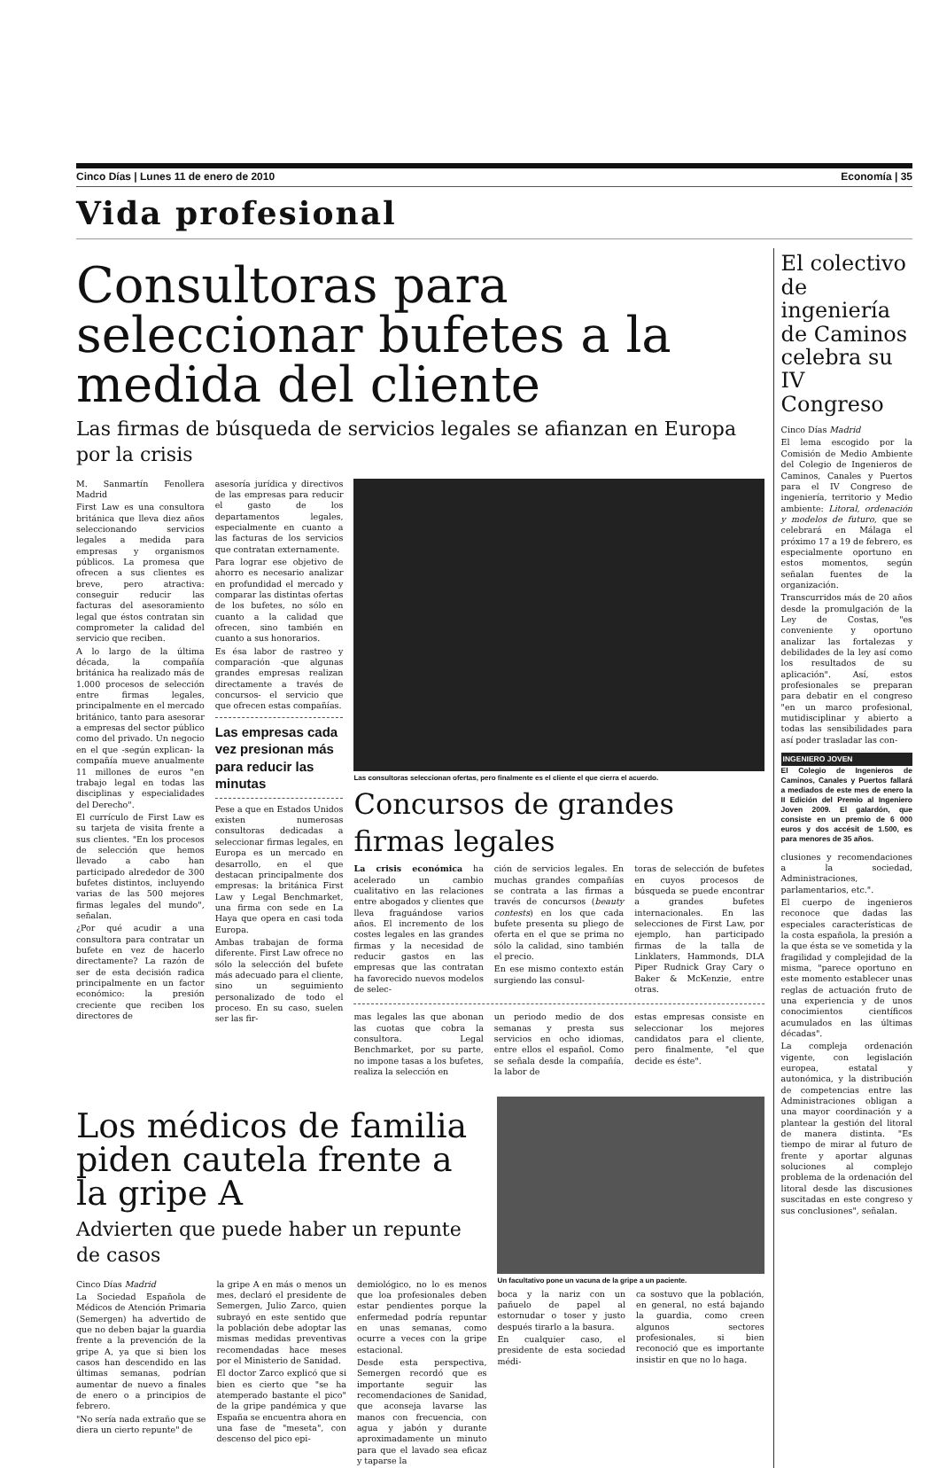Cinco Días | Lunes 11 de enero de 2010 Economía | 35
Vida profesional
Consultoras para seleccionar bufetes a la medida del cliente
Las firmas de búsqueda de servicios legales se afianzan en Europa por la crisis
M. Sanmartín Fenollera Madrid
First Law es una consultora británica que lleva diez años seleccionando servicios legales a medida para empresas y organismos públicos. La promesa que ofrecen a sus clientes es breve, pero atractiva: conseguir reducir las facturas del asesoramiento legal que éstos contratan sin comprometer la calidad del servicio que reciben.
A lo largo de la última década, la compañía británica ha realizado más de 1.000 procesos de selección entre firmas legales, principalmente en el mercado británico, tanto para asesorar a empresas del sector público como del privado. Un negocio en el que -según explican- la compañía mueve anualmente 11 millones de euros "en trabajo legal en todas las disciplinas y especialidades del Derecho".
El currículo de First Law es su tarjeta de visita frente a sus clientes. "En los procesos de selección que hemos llevado a cabo han participado alrededor de 300 bufetes distintos, incluyendo varias de las 500 mejores firmas legales del mundo", señalan.
¿Por qué acudir a una consultora para contratar un bufete en vez de hacerlo directamente? La razón de ser de esta decisión radica principalmente en un factor económico: la presión creciente que reciben los directores de
asesoría jurídica y directivos de las empresas para reducir el gasto de los departamentos legales, especialmente en cuanto a las facturas de los servicios que contratan externamente.
Para lograr ese objetivo de ahorro es necesario analizar en profundidad el mercado y comparar las distintas ofertas de los bufetes, no sólo en cuanto a la calidad que ofrecen, sino también en cuanto a sus honorarios.
Es ésa labor de rastreo y comparación -que algunas grandes empresas realizan directamente a través de concursos- el servicio que que ofrecen estas compañías.
Las empresas cada vez presionan más para reducir las minutas
Pese a que en Estados Unidos existen numerosas consultoras dedicadas a seleccionar firmas legales, en Europa es un mercado en desarrollo, en el que destacan principalmente dos empresas: la británica First Law y Legal Benchmarket, una firma con sede en La Haya que opera en casi toda Europa.
Ambas trabajan de forma diferente. First Law ofrece no sólo la selección del bufete más adecuado para el cliente, sino un seguimiento personalizado de todo el proceso. En su caso, suelen ser las fir-
Las consultoras seleccionan ofertas, pero finalmente es el cliente el que cierra el acuerdo.
Concursos de grandes firmas legales
La crisis económica ha acelerado un cambio cualitativo en las relaciones entre abogados y clientes que lleva fraguándose varios años. El incremento de los costes legales en las grandes firmas y la necesidad de reducir gastos en las empresas que las contratan ha favorecido nuevos modelos de selec-
ción de servicios legales. En muchas grandes compañías se contrata a las firmas a través de concursos (beauty contests) en los que cada bufete presenta su pliego de oferta en el que se prima no sólo la calidad, sino también el precio.
En ese mismo contexto están surgiendo las consul-
toras de selección de bufetes en cuyos procesos de búsqueda se puede encontrar a grandes bufetes internacionales. En las selecciones de First Law, por ejemplo, han participado firmas de la talla de Linklaters, Hammonds, DLA Piper Rudnick Gray Cary o Baker & McKenzie, entre otras.
mas legales las que abonan las cuotas que cobra la consultora. Legal Benchmarket, por su parte, no impone tasas a los bufetes, realiza la selección en
un periodo medio de dos semanas y presta sus servicios en ocho idiomas, entre ellos el español. Como se señala desde la compañía, la labor de
estas empresas consiste en seleccionar los mejores candidatos para el cliente, pero finalmente, "el que decide es éste".
Los médicos de familia piden cautela frente a la gripe A
Advierten que puede haber un repunte de casos
Cinco Días Madrid
La Sociedad Española de Médicos de Atención Primaria (Semergen) ha advertido de que no deben bajar la guardia frente a la prevención de la gripe A, ya que si bien los casos han descendido en las últimas semanas, podrían aumentar de nuevo a finales de enero o a principios de febrero.
"No sería nada extraño que se diera un cierto repunte" de
la gripe A en más o menos un mes, declaró el presidente de Semergen, Julio Zarco, quien subrayó en este sentido que la población debe adoptar las mismas medidas preventivas recomendadas hace meses por el Ministerio de Sanidad.
El doctor Zarco explicó que si bien es cierto que "se ha atemperado bastante el pico" de la gripe pandémica y que España se encuentra ahora en una fase de "meseta", con descenso del pico epi-
demiológico, no lo es menos que loa profesionales deben estar pendientes porque la enfermedad podría repuntar en unas semanas, como ocurre a veces con la gripe estacional.
Desde esta perspectiva, Semergen recordó que es importante seguir las recomendaciones de Sanidad, que aconseja lavarse las manos con frecuencia, con agua y jabón y durante aproximadamente un minuto para que el lavado sea eficaz y taparse la
Un facultativo pone un vacuna de la gripe a un paciente.
boca y la nariz con un pañuelo de papel al estornudar o toser y justo después tirarlo a la basura.
En cualquier caso, el presidente de esta sociedad médi-
ca sostuvo que la población, en general, no está bajando la guardia, como creen algunos sectores profesionales, si bien reconoció que es importante insistir en que no lo haga.
El colectivo de ingeniería de Caminos celebra su IV Congreso
Cinco Días Madrid
El lema escogido por la Comisión de Medio Ambiente del Colegio de Ingenieros de Caminos, Canales y Puertos para el IV Congreso de ingeniería, territorio y Medio ambiente: Litoral, ordenación y modelos de futuro, que se celebrará en Málaga el próximo 17 a 19 de febrero, es especialmente oportuno en estos momentos, según señalan fuentes de la organización.
Transcurridos más de 20 años desde la promulgación de la Ley de Costas, "es conveniente y oportuno analizar las fortalezas y debilidades de la ley así como los resultados de su aplicación". Así, estos profesionales se preparan para debatir en el congreso "en un marco profesional, mutidisciplinar y abierto a todas las sensibilidades para así poder trasladar las con-
INGENIERO JOVEN
El Colegio de Ingenieros de Caminos, Canales y Puertos fallará a mediados de este mes de enero la II Edición del Premio al Ingeniero Joven 2009. El galardón, que consiste en un premio de 6 000 euros y dos accésit de 1.500, es para menores de 35 años.
clusiones y recomendaciones a la sociedad, Administraciones, parlamentarios, etc.".
El cuerpo de ingenieros reconoce que dadas las especiales características de la costa española, la presión a la que ésta se ve sometida y la fragilidad y complejidad de la misma, "parece oportuno en este momento establecer unas reglas de actuación fruto de una experiencia y de unos conocimientos científicos acumulados en las últimas décadas".
La compleja ordenación vigente, con legislación europea, estatal y autonómica, y la distribución de competencias entre las Administraciones obligan a una mayor coordinación y a plantear la gestión del litoral de manera distinta. "Es tiempo de mirar al futuro de frente y aportar algunas soluciones al complejo problema de la ordenación del litoral desde las discusiones suscitadas en este congreso y sus conclusiones", señalan.